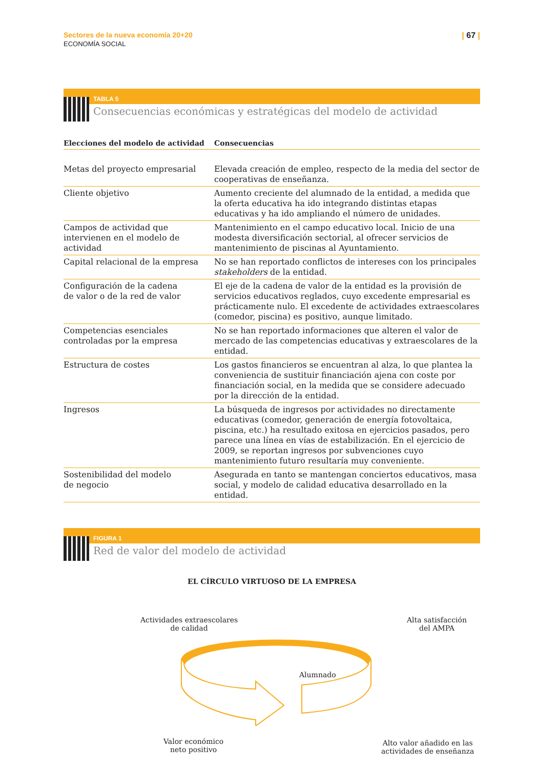Sectores de la nueva economía 20+20
ECONOMÍA SOCIAL
| 67 |
TABLA 5
Consecuencias económicas y estratégicas del modelo de actividad
| Elecciones del modelo de actividad | Consecuencias |
| --- | --- |
| Metas del proyecto empresarial | Elevada creación de empleo, respecto de la media del sector de cooperativas de enseñanza. |
| Cliente objetivo | Aumento creciente del alumnado de la entidad, a medida que la oferta educativa ha ido integrando distintas etapas educativas y ha ido ampliando el número de unidades. |
| Campos de actividad que intervienen en el modelo de actividad | Mantenimiento en el campo educativo local. Inicio de una modesta diversificación sectorial, al ofrecer servicios de mantenimiento de piscinas al Ayuntamiento. |
| Capital relacional de la empresa | No se han reportado conflictos de intereses con los principales stakeholders de la entidad. |
| Configuración de la cadena de valor o de la red de valor | El eje de la cadena de valor de la entidad es la provisión de servicios educativos reglados, cuyo excedente empresarial es prácticamente nulo. El excedente de actividades extraescolares (comedor, piscina) es positivo, aunque limitado. |
| Competencias esenciales controladas por la empresa | No se han reportado informaciones que alteren el valor de mercado de las competencias educativas y extraescolares de la entidad. |
| Estructura de costes | Los gastos financieros se encuentran al alza, lo que plantea la conveniencia de sustituir financiación ajena con coste por financiación social, en la medida que se considere adecuado por la dirección de la entidad. |
| Ingresos | La búsqueda de ingresos por actividades no directamente educativas (comedor, generación de energía fotovoltaica, piscina, etc.) ha resultado exitosa en ejercicios pasados, pero parece una línea en vías de estabilización. En el ejercicio de 2009, se reportan ingresos por subvenciones cuyo mantenimiento futuro resultaría muy conveniente. |
| Sostenibilidad del modelo de negocio | Asegurada en tanto se mantengan conciertos educativos, masa social, y modelo de calidad educativa desarrollado en la entidad. |
FIGURA 1
Red de valor del modelo de actividad
EL CÍRCULO VIRTUOSO DE LA EMPRESA
Actividades extraescolares
de calidad
Alta satisfacción
del AMPA
Alumnado
Valor económico
neto positivo
Alto valor añadido en las
actividades de enseñanza